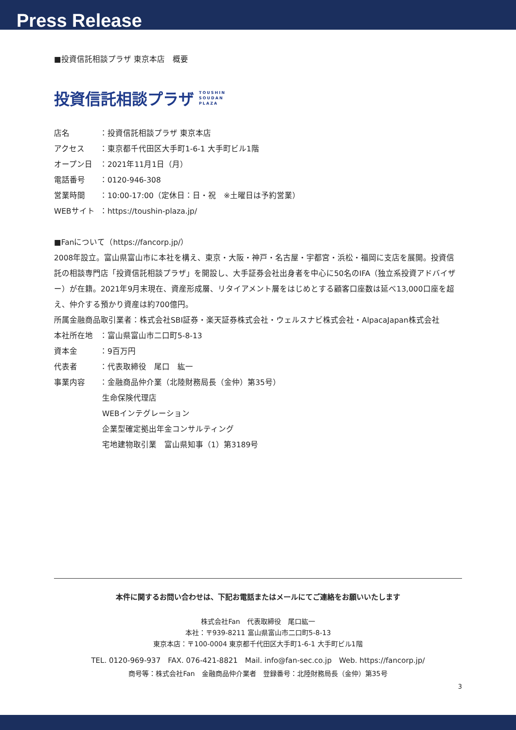Press Release
■投資信託相談プラザ 東京本店　概要
投資信託相談プラザ TOUSHIN
SOUDAN
PLAZA
店名 ：投資信託相談プラザ 東京本店
アクセス ：東京都千代田区大手町1-6-1 大手町ビル1階
オープン日 ：2021年11月1日（月）
電話番号 ：0120-946-308
営業時間 ：10:00-17:00（定休日：日・祝　※土曜日は予約営業）
WEBサイト ：https://toushin-plaza.jp/
■Fanについて（https://fancorp.jp/）
2008年設立。富山県富山市に本社を構え、東京・大阪・神戸・名古屋・宇都宮・浜松・福岡に支店を展開。投資信託の相談専門店「投資信託相談プラザ」を開設し、大手証券会社出身者を中心に50名のIFA（独立系投資アドバイザー）が在籍。2021年9月末現在、資産形成層、リタイアメント層をはじめとする顧客口座数は延べ13,000口座を超え、仲介する預かり資産は約700億円。
所属金融商品取引業者：株式会社SBI証券・楽天証券株式会社・ウェルスナビ株式会社・AlpacaJapan株式会社
本社所在地 ：富山県富山市二口町5-8-13
資本金 ：9百万円
代表者 ：代表取締役　尾口　紘一
事業内容 ：金融商品仲介業（北陸財務局長（金仲）第35号）
生命保険代理店
WEBインテグレーション
企業型確定拠出年金コンサルティング
宅地建物取引業　富山県知事（1）第3189号
本件に関するお問い合わせは、下記お電話またはメールにてご連絡をお願いいたします
株式会社Fan　代表取締役　尾口紘一
本社：〒939-8211 富山県富山市二口町5-8-13
東京本店：〒100-0004 東京都千代田区大手町1-6-1 大手町ビル1階
TEL. 0120-969-937　FAX. 076-421-8821　Mail. info@fan-sec.co.jp　Web. https://fancorp.jp/
商号等：株式会社Fan　金融商品仲介業者　登録番号：北陸財務局長（金仲）第35号
3